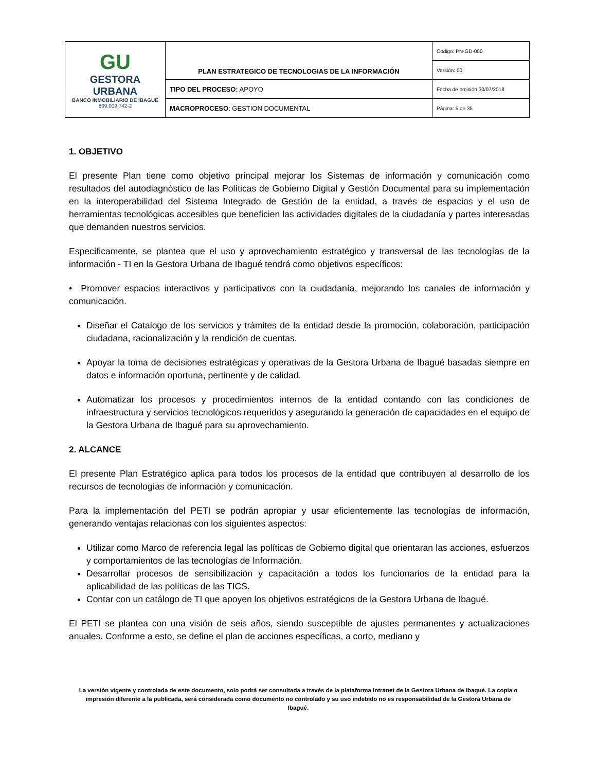| GU GESTORA URBANA BANCO INMOBILIARIO DE IBAGUÉ 809.009.742-2 | PLAN ESTRATEGICO DE TECNOLOGIAS DE LA INFORMACIÓN | Código: PN-GD-000 |
| | | Versión: 00 |
| | TIPO DEL PROCESO: APOYO | Fecha de emisión:30/07/2018 |
| | MACROPROCESO : GESTION DOCUMENTAL | Página: 5 de 35 |
1. OBJETIVO
El presente Plan tiene como objetivo principal mejorar los Sistemas de información y comunicación como resultados del autodiagnóstico de las Políticas de Gobierno Digital y Gestión Documental para su implementación en la interoperabilidad del Sistema Integrado de Gestión de la entidad, a través de espacios y el uso de herramientas tecnológicas accesibles que beneficien las actividades digitales de la ciudadanía y partes interesadas que demanden nuestros servicios.
Específicamente, se plantea que el uso y aprovechamiento estratégico y transversal de las tecnologías de la información - TI en la Gestora Urbana de Ibagué tendrá como objetivos específicos:
• Promover espacios interactivos y participativos con la ciudadanía, mejorando los canales de información y comunicación.
Diseñar el Catalogo de los servicios y trámites de la entidad desde la promoción, colaboración, participación ciudadana, racionalización y la rendición de cuentas.
Apoyar la toma de decisiones estratégicas y operativas de la Gestora Urbana de Ibagué basadas siempre en datos e información oportuna, pertinente y de calidad.
Automatizar los procesos y procedimientos internos de la entidad contando con las condiciones de infraestructura y servicios tecnológicos requeridos y asegurando la generación de capacidades en el equipo de la Gestora Urbana de Ibagué para su aprovechamiento.
2. ALCANCE
El presente Plan Estratégico aplica para todos los procesos de la entidad que contribuyen al desarrollo de los recursos de tecnologías de información y comunicación.
Para la implementación del PETI se podrán apropiar y usar eficientemente las tecnologías de información, generando ventajas relacionas con los siguientes aspectos:
Utilizar como Marco de referencia legal las políticas de Gobierno digital que orientaran las acciones, esfuerzos y comportamientos de las tecnologías de Información.
Desarrollar procesos de sensibilización y capacitación a todos los funcionarios de la entidad para la aplicabilidad de las políticas de las TICS.
Contar con un catálogo de TI que apoyen los objetivos estratégicos de la Gestora Urbana de Ibagué.
El PETI se plantea con una visión de seis años, siendo susceptible de ajustes permanentes y actualizaciones anuales. Conforme a esto, se define el plan de acciones específicas, a corto, mediano y
La versión vigente y controlada de este documento, solo podrá ser consultada a través de la plataforma Intranet de la Gestora Urbana de Ibagué. La copia o impresión diferente a la publicada, será considerada como documento no controlado y su uso indebido no es responsabilidad de la Gestora Urbana de Ibagué.